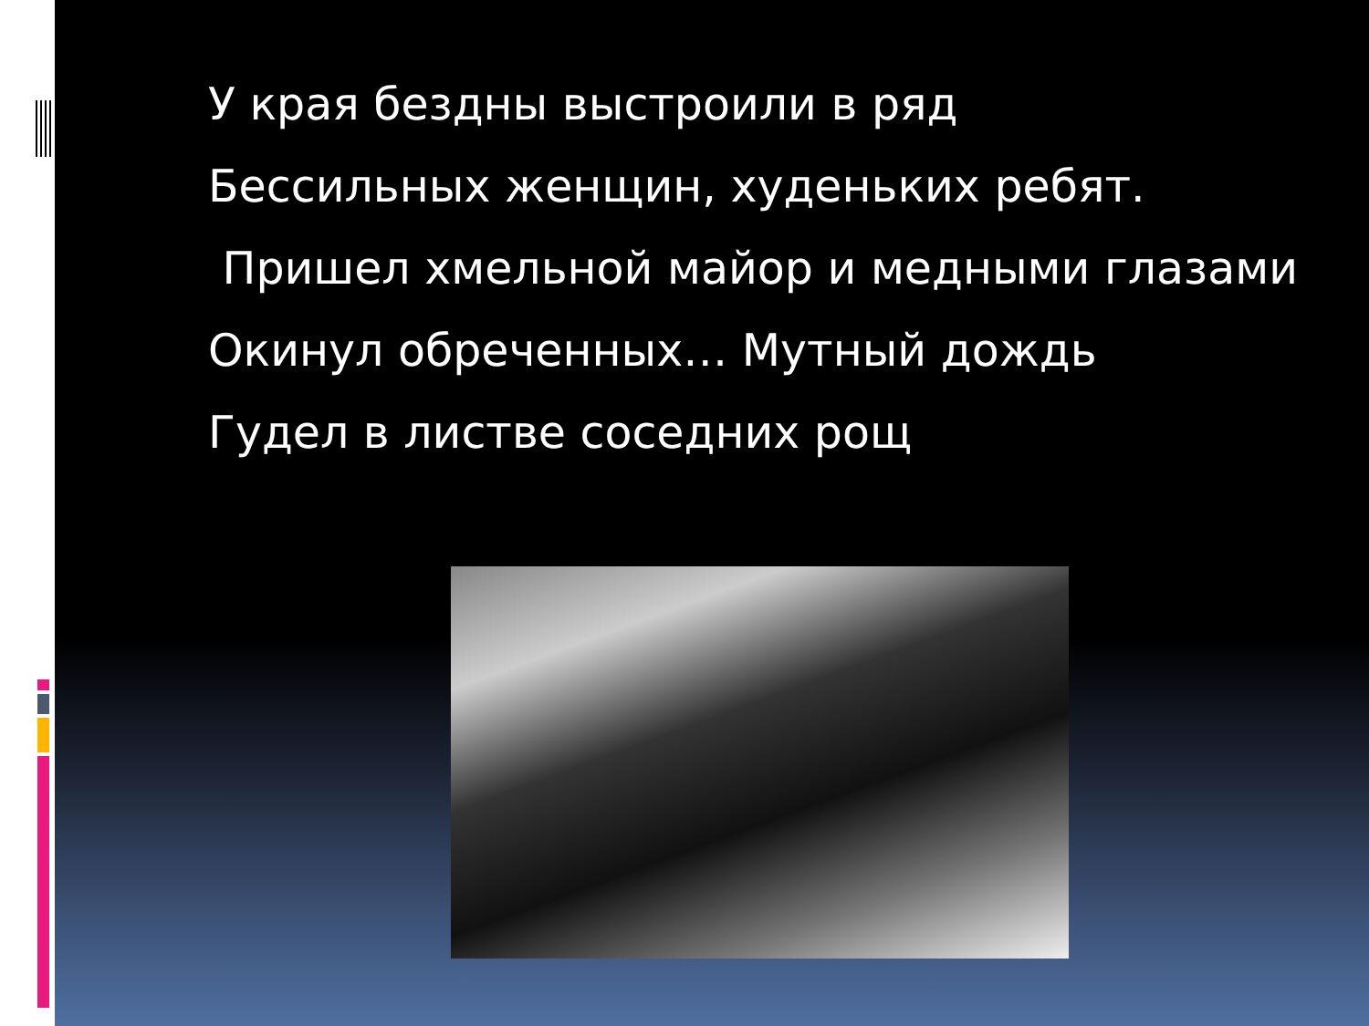У края бездны выстроили в ряд
Бессильных женщин, худеньких ребят.
Пришел хмельной майор и медными глазами
Окинул обреченных… Мутный дождь
Гудел в листве соседних рощ